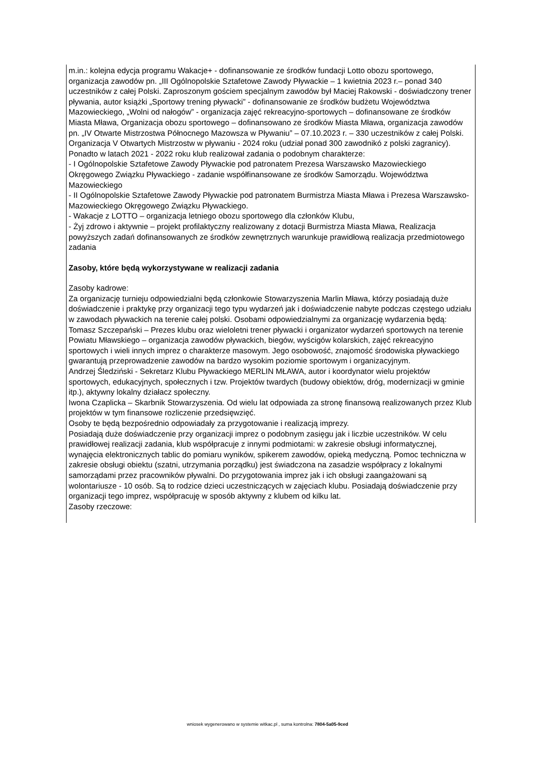m.in.: kolejna edycja programu Wakacje+ - dofinansowanie ze środków fundacji Lotto obozu sportowego, organizacja zawodów pn. „III Ogólnopolskie Sztafetowe Zawody Pływackie – 1 kwietnia 2023 r.– ponad 340 uczestników z całej Polski. Zaproszonym gościem specjalnym zawodów był Maciej Rakowski - doświadczony trener pływania, autor książki „Sportowy trening pływacki” - dofinansowanie ze środków budżetu Województwa Mazowieckiego, „Wolni od nałogów” - organizacja zajęć rekreacyjno-sportowych – dofinansowane ze środków Miasta Mława, Organizacja obozu sportowego – dofinansowano ze środków Miasta Mława, organizacja zawodów pn. „IV Otwarte Mistrzostwa Północnego Mazowsza w Pływaniu” – 07.10.2023 r. – 330 uczestników z całej Polski. Organizacja V Otwartych Mistrzostw w pływaniu - 2024 roku (udział ponad 300 zawodnikó z polski zagranicy).
Ponadto w latach 2021 - 2022 roku klub realizował zadania o podobnym charakterze:
- I Ogólnopolskie Sztafetowe Zawody Pływackie pod patronatem Prezesa Warszawsko Mazowieckiego Okręgowego Związku Pływackiego - zadanie współfinansowane ze środków Samorządu. Województwa Mazowieckiego
- II Ogólnopolskie Sztafetowe Zawody Pływackie pod patronatem Burmistrza Miasta Mława i Prezesa Warszawsko-Mazowieckiego Okręgowego Związku Pływackiego.
- Wakacje z LOTTO – organizacja letniego obozu sportowego dla członków Klubu,
- Żyj zdrowo i aktywnie – projekt profilaktyczny realizowany z dotacji Burmistrza Miasta Mława, Realizacja powyższych zadań dofinansowanych ze środków zewnętrznych warunkuje prawidłową realizacja przedmiotowego zadania
Zasoby, które będą wykorzystywane w realizacji zadania
Zasoby kadrowe:
Za organizację turnieju odpowiedzialni będą członkowie Stowarzyszenia Marlin Mława, którzy posiadają duże doświadczenie i praktykę przy organizacji tego typu wydarzeń jak i doświadczenie nabyte podczas częstego udziału w zawodach pływackich na terenie całej polski. Osobami odpowiedzialnymi za organizację wydarzenia będą:
Tomasz Szczepański – Prezes klubu oraz wieloletni trener pływacki i organizator wydarzeń sportowych na terenie Powiatu Mławskiego – organizacja zawodów pływackich, biegów, wyścigów kolarskich, zajęć rekreacyjno sportowych i wieli innych imprez o charakterze masowym. Jego osobowość, znajomość środowiska pływackiego gwarantują przeprowadzenie zawodów na bardzo wysokim poziomie sportowym i organizacyjnym.
Andrzej Śledziński - Sekretarz Klubu Pływackiego MERLIN MŁAWA, autor i koordynator wielu projektów sportowych, edukacyjnych, społecznych i tzw. Projektów twardych (budowy obiektów, dróg, modernizacji w gminie itp.), aktywny lokalny działacz społeczny.
Iwona Czaplicka – Skarbnik Stowarzyszenia. Od wielu lat odpowiada za stronę finansową realizowanych przez Klub projektów w tym finansowe rozliczenie przedsięwzięć.
Osoby te będą bezpośrednio odpowiadały za przygotowanie i realizacją imprezy.
Posiadają duże doświadczenie przy organizacji imprez o podobnym zasięgu jak i liczbie uczestników. W celu prawidłowej realizacji zadania, klub współpracuje z innymi podmiotami: w zakresie obsługi informatycznej, wynajęcia elektronicznych tablic do pomiaru wyników, spikerem zawodów, opieką medyczną. Pomoc techniczna w zakresie obsługi obiektu (szatni, utrzymania porządku) jest świadczona na zasadzie współpracy z lokalnymi samorządami przez pracowników pływalni. Do przygotowania imprez jak i ich obsługi zaangażowani są wolontariusze - 10 osób. Są to rodzice dzieci uczestniczących w zajęciach klubu. Posiadają doświadczenie przy organizacji tego imprez, współpracuję w sposób aktywny z klubem od kilku lat.
Zasoby rzeczowe:
wniosek wygenerowano w systemie witkac.pl , suma kontrolna: 7804-5a05-9ced